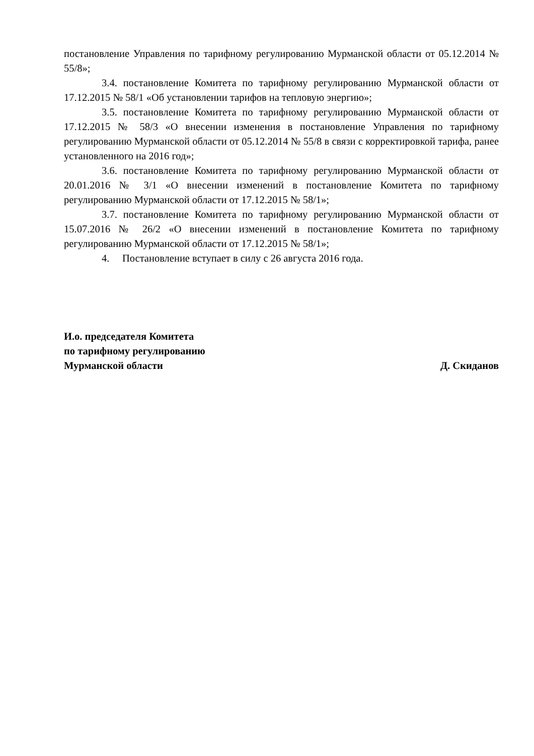постановление Управления по тарифному регулированию Мурманской области от 05.12.2014 № 55/8»;
3.4. постановление Комитета по тарифному регулированию Мурманской области от 17.12.2015 № 58/1 «Об установлении тарифов на тепловую энергию»;
3.5. постановление Комитета по тарифному регулированию Мурманской области от 17.12.2015 № 58/3 «О внесении изменения в постановление Управления по тарифному регулированию Мурманской области от 05.12.2014 № 55/8 в связи с корректировкой тарифа, ранее установленного на 2016 год»;
3.6. постановление Комитета по тарифному регулированию Мурманской области от 20.01.2016 № 3/1 «О внесении изменений в постановление Комитета по тарифному регулированию Мурманской области от 17.12.2015 № 58/1»;
3.7. постановление Комитета по тарифному регулированию Мурманской области от 15.07.2016 № 26/2 «О внесении изменений в постановление Комитета по тарифному регулированию Мурманской области от 17.12.2015 № 58/1»;
4. Постановление вступает в силу с 26 августа 2016 года.
И.о. председателя Комитета
по тарифному регулированию
Мурманской области Д. Скиданов